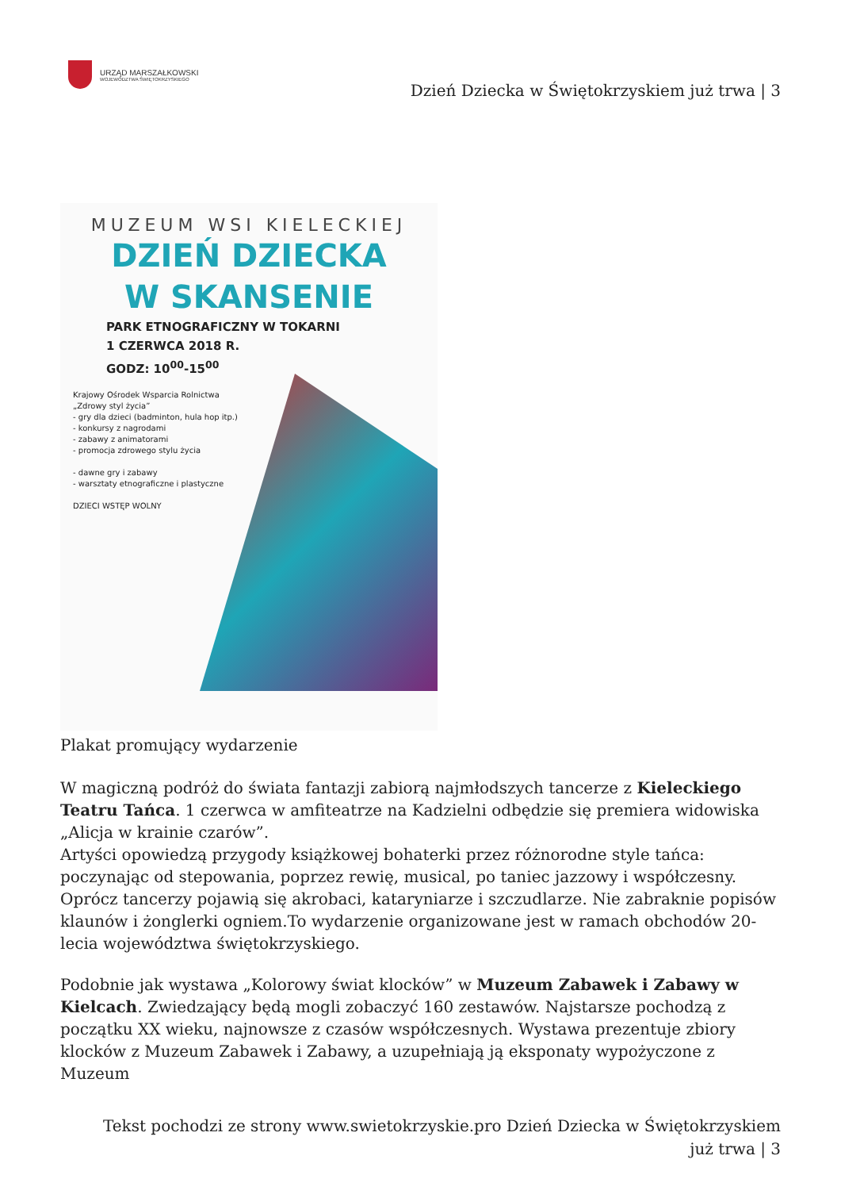URZĄD MARSZAŁKOWSKI
WOJEWÓDZTWA ŚWIĘTOKRZYSKIEGO
Dzień Dziecka w Świętokrzyskiem już trwa | 3
MUZEUM WSI KIELECKIEJ
DZIEŃ DZIECKA
W SKANSENIE
PARK ETNOGRAFICZNY W TOKARNI
1 CZERWCA 2018 R.
GODZ: 10<sup>00</sup>-15<sup>00</sup>
Krajowy Ośrodek Wsparcia Rolnictwa
„Zdrowy styl życia”
- gry dla dzieci (badminton, hula hop itp.)
- konkursy z nagrodami
- zabawy z animatorami
- promocja zdrowego stylu życia
- dawne gry i zabawy
- warsztaty etnograficzne i plastyczne
DZIECI WSTĘP WOLNY
Plakat promujący wydarzenie
W magiczną podróż do świata fantazji zabiorą najmłodszych tancerze z Kieleckiego Teatru Tańca. 1 czerwca w amfiteatrze na Kadzielni odbędzie się premiera widowiska „Alicja w krainie czarów”.
Artyści opowiedzą przygody książkowej bohaterki przez różnorodne style tańca: poczynając od stepowania, poprzez rewię, musical, po taniec jazzowy i współczesny. Oprócz tancerzy pojawią się akrobaci, kataryniarze i szczudlarze. Nie zabraknie popisów klaunów i żonglerki ogniem.To wydarzenie organizowane jest w ramach obchodów 20-lecia województwa świętokrzyskiego.
Podobnie jak wystawa „Kolorowy świat klocków” w Muzeum Zabawek i Zabawy w Kielcach. Zwiedzający będą mogli zobaczyć 160 zestawów. Najstarsze pochodzą z początku XX wieku, najnowsze z czasów współczesnych. Wystawa prezentuje zbiory klocków z Muzeum Zabawek i Zabawy, a uzupełniają ją eksponaty wypożyczone z Muzeum
Tekst pochodzi ze strony www.swietokrzyskie.pro Dzień Dziecka w Świętokrzyskiem już trwa | 3